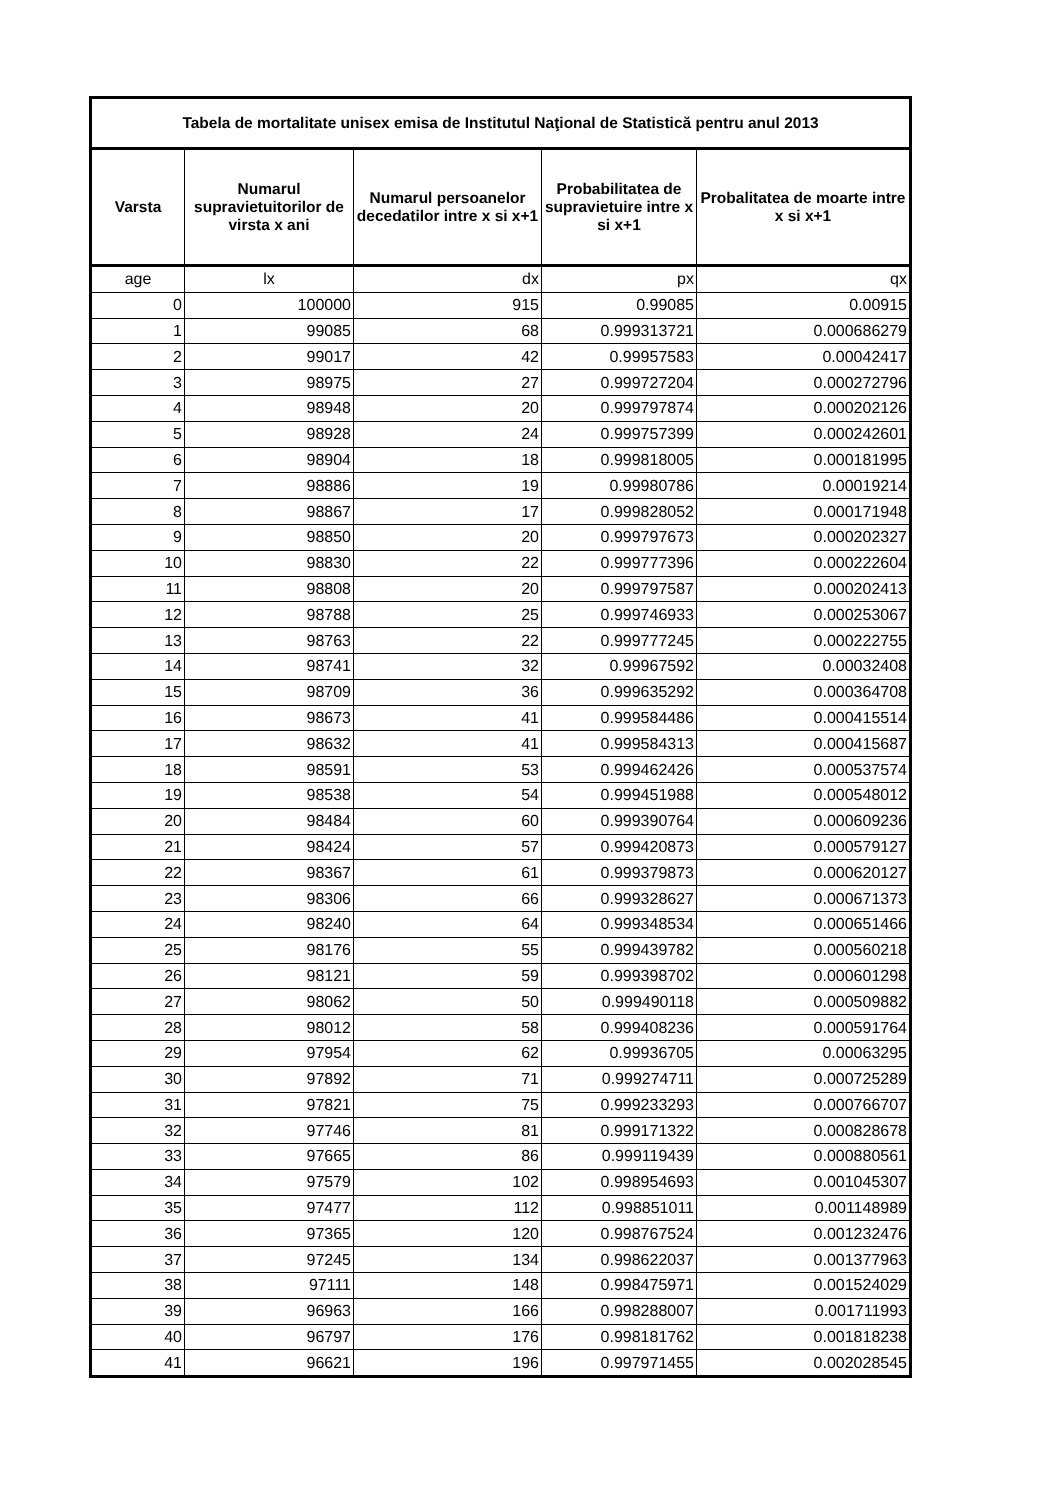| Tabela de mortalitate unisex emisa de Institutul Naţional de Statistică pentru anul 2013 | | | | |
| --- | --- | --- | --- | --- |
| Varsta | Numarul supravietuitorilor de virsta x ani | Numarul persoanelor decedatilor intre x si x+1 | Probabilitatea de supravietuire intre x si x+1 | Probalitatea de moarte intre x si x+1 |
| age | lx | dx | px | qx |
| 0 | 100000 | 915 | 0.99085 | 0.00915 |
| 1 | 99085 | 68 | 0.999313721 | 0.000686279 |
| 2 | 99017 | 42 | 0.99957583 | 0.00042417 |
| 3 | 98975 | 27 | 0.999727204 | 0.000272796 |
| 4 | 98948 | 20 | 0.999797874 | 0.000202126 |
| 5 | 98928 | 24 | 0.999757399 | 0.000242601 |
| 6 | 98904 | 18 | 0.999818005 | 0.000181995 |
| 7 | 98886 | 19 | 0.99980786 | 0.00019214 |
| 8 | 98867 | 17 | 0.999828052 | 0.000171948 |
| 9 | 98850 | 20 | 0.999797673 | 0.000202327 |
| 10 | 98830 | 22 | 0.999777396 | 0.000222604 |
| 11 | 98808 | 20 | 0.999797587 | 0.000202413 |
| 12 | 98788 | 25 | 0.999746933 | 0.000253067 |
| 13 | 98763 | 22 | 0.999777245 | 0.000222755 |
| 14 | 98741 | 32 | 0.99967592 | 0.00032408 |
| 15 | 98709 | 36 | 0.999635292 | 0.000364708 |
| 16 | 98673 | 41 | 0.999584486 | 0.000415514 |
| 17 | 98632 | 41 | 0.999584313 | 0.000415687 |
| 18 | 98591 | 53 | 0.999462426 | 0.000537574 |
| 19 | 98538 | 54 | 0.999451988 | 0.000548012 |
| 20 | 98484 | 60 | 0.999390764 | 0.000609236 |
| 21 | 98424 | 57 | 0.999420873 | 0.000579127 |
| 22 | 98367 | 61 | 0.999379873 | 0.000620127 |
| 23 | 98306 | 66 | 0.999328627 | 0.000671373 |
| 24 | 98240 | 64 | 0.999348534 | 0.000651466 |
| 25 | 98176 | 55 | 0.999439782 | 0.000560218 |
| 26 | 98121 | 59 | 0.999398702 | 0.000601298 |
| 27 | 98062 | 50 | 0.999490118 | 0.000509882 |
| 28 | 98012 | 58 | 0.999408236 | 0.000591764 |
| 29 | 97954 | 62 | 0.99936705 | 0.00063295 |
| 30 | 97892 | 71 | 0.999274711 | 0.000725289 |
| 31 | 97821 | 75 | 0.999233293 | 0.000766707 |
| 32 | 97746 | 81 | 0.999171322 | 0.000828678 |
| 33 | 97665 | 86 | 0.999119439 | 0.000880561 |
| 34 | 97579 | 102 | 0.998954693 | 0.001045307 |
| 35 | 97477 | 112 | 0.998851011 | 0.001148989 |
| 36 | 97365 | 120 | 0.998767524 | 0.001232476 |
| 37 | 97245 | 134 | 0.998622037 | 0.001377963 |
| 38 | 97111 | 148 | 0.998475971 | 0.001524029 |
| 39 | 96963 | 166 | 0.998288007 | 0.001711993 |
| 40 | 96797 | 176 | 0.998181762 | 0.001818238 |
| 41 | 96621 | 196 | 0.997971455 | 0.002028545 |